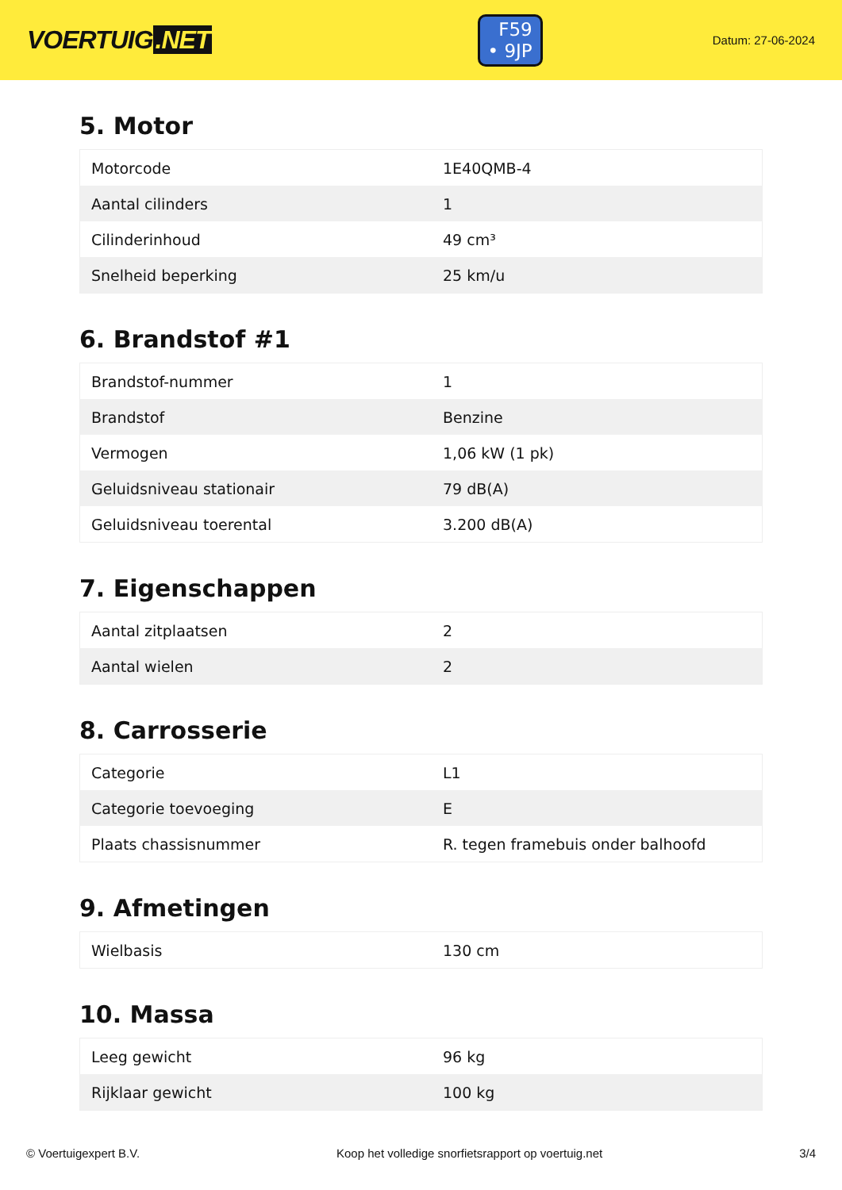VOERTUIG.NET
F59
• 9JP
Datum: 27-06-2024
5. Motor
| Motorcode | 1E40QMB-4 |
| Aantal cilinders | 1 |
| Cilinderinhoud | 49 cm³ |
| Snelheid beperking | 25 km/u |
6. Brandstof #1
| Brandstof-nummer | 1 |
| Brandstof | Benzine |
| Vermogen | 1,06 kW (1 pk) |
| Geluidsniveau stationair | 79 dB(A) |
| Geluidsniveau toerental | 3.200 dB(A) |
7. Eigenschappen
| Aantal zitplaatsen | 2 |
| Aantal wielen | 2 |
8. Carrosserie
| Categorie | L1 |
| Categorie toevoeging | E |
| Plaats chassisnummer | R. tegen framebuis onder balhoofd |
9. Afmetingen
| Wielbasis | 130 cm |
10. Massa
| Leeg gewicht | 96 kg |
| Rijklaar gewicht | 100 kg |
© Voertuigexpert B.V. Koop het volledige snorfietsrapport op voertuig.net 3/4